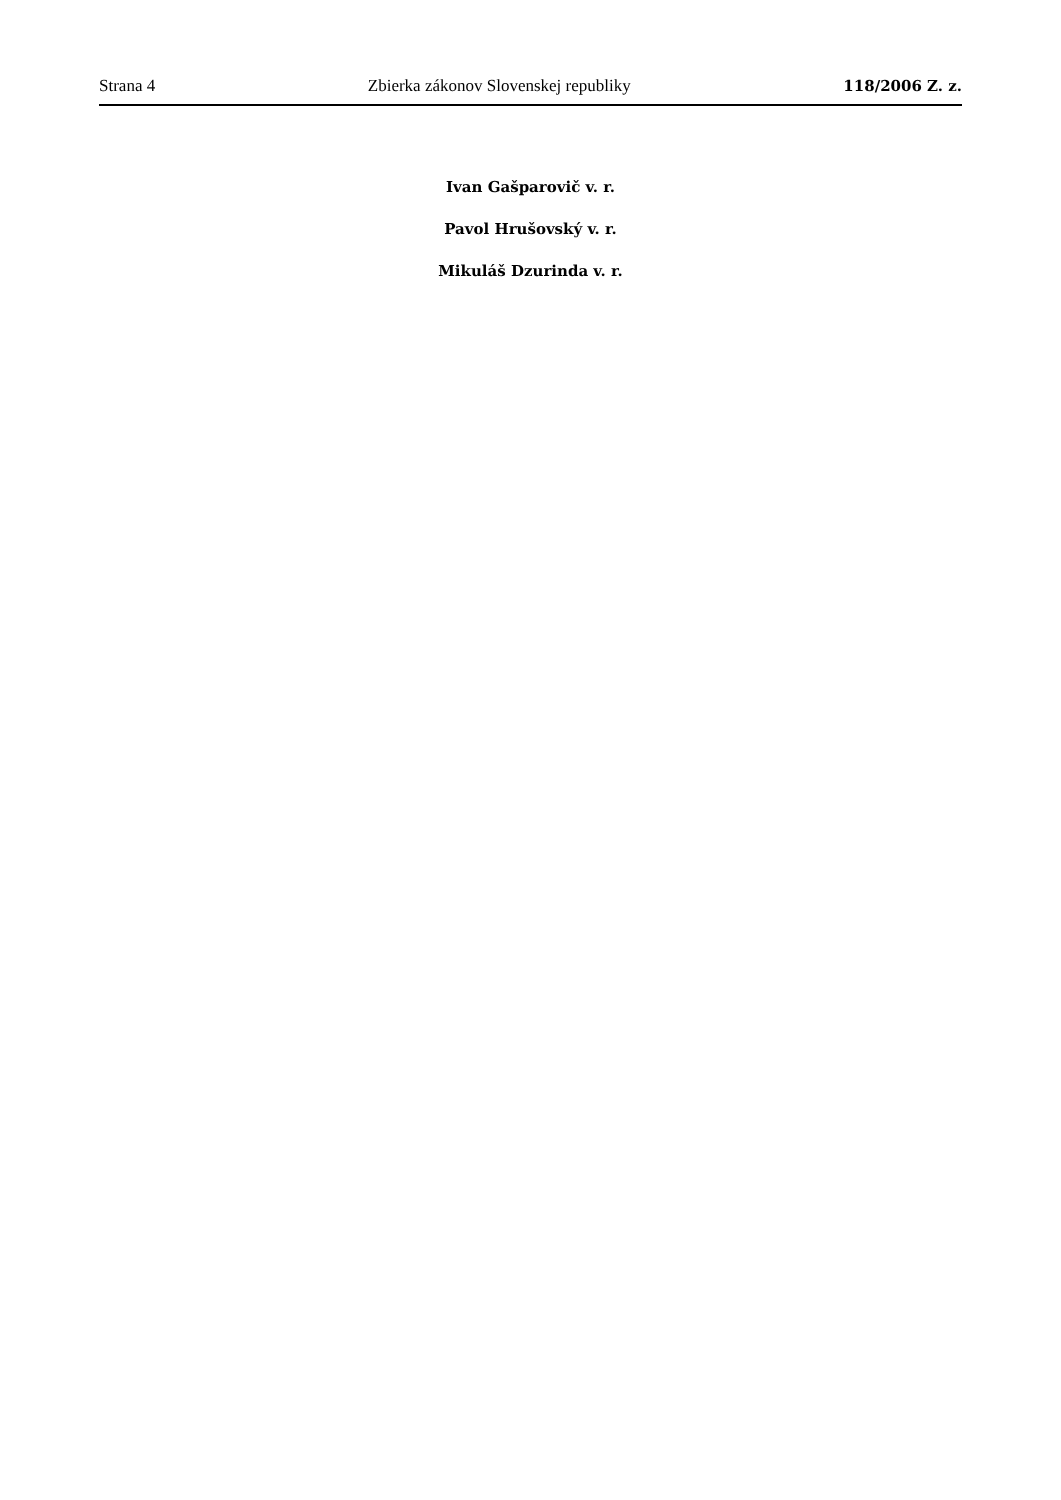Strana 4 Zbierka zákonov Slovenskej republiky 118/2006 Z. z.
Ivan Gašparovič v. r.
Pavol Hrušovský v. r.
Mikuláš Dzurinda v. r.